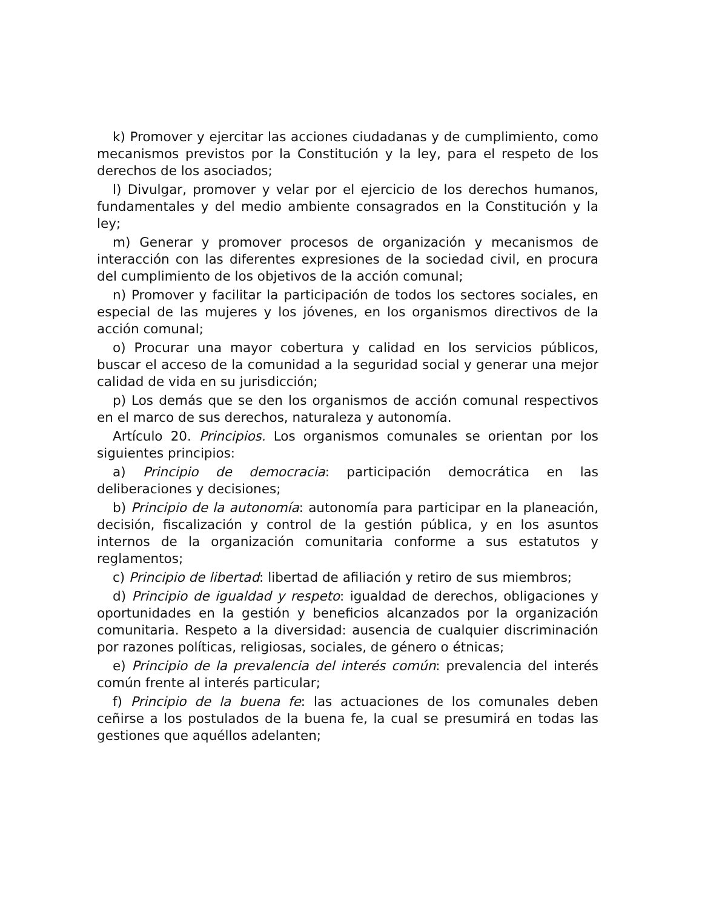k) Promover y ejercitar las acciones ciudadanas y de cumplimiento, como mecanismos previstos por la Constitución y la ley, para el respeto de los derechos de los asociados;
l) Divulgar, promover y velar por el ejercicio de los derechos humanos, fundamentales y del medio ambiente consagrados en la Constitución y la ley;
m) Generar y promover procesos de organización y mecanismos de interacción con las diferentes expresiones de la sociedad civil, en procura del cumplimiento de los objetivos de la acción comunal;
n) Promover y facilitar la participación de todos los sectores sociales, en especial de las mujeres y los jóvenes, en los organismos directivos de la acción comunal;
o) Procurar una mayor cobertura y calidad en los servicios públicos, buscar el acceso de la comunidad a la seguridad social y generar una mejor calidad de vida en su jurisdicción;
p) Los demás que se den los organismos de acción comunal respectivos en el marco de sus derechos, naturaleza y autonomía.
Artículo 20. Principios. Los organismos comunales se orientan por los siguientes principios:
a) Principio de democracia: participación democrática en las deliberaciones y decisiones;
b) Principio de la autonomía: autonomía para participar en la planeación, decisión, fiscalización y control de la gestión pública, y en los asuntos internos de la organización comunitaria conforme a sus estatutos y reglamentos;
c) Principio de libertad: libertad de afiliación y retiro de sus miembros;
d) Principio de igualdad y respeto: igualdad de derechos, obligaciones y oportunidades en la gestión y beneficios alcanzados por la organización comunitaria. Respeto a la diversidad: ausencia de cualquier discriminación por razones políticas, religiosas, sociales, de género o étnicas;
e) Principio de la prevalencia del interés común: prevalencia del interés común frente al interés particular;
f) Principio de la buena fe: las actuaciones de los comunales deben ceñirse a los postulados de la buena fe, la cual se presumirá en todas las gestiones que aquéllos adelanten;